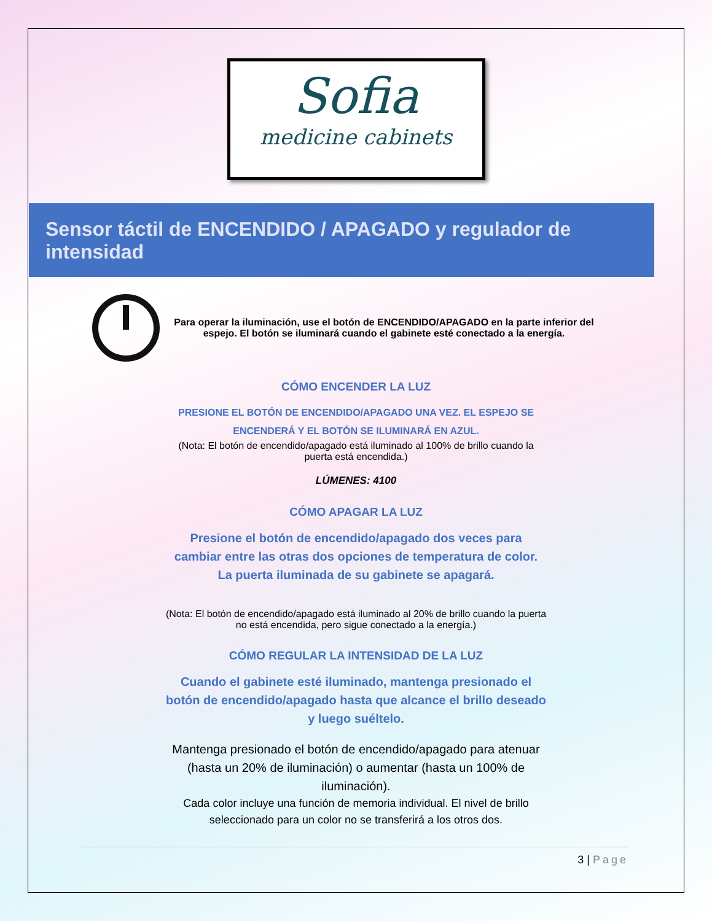Sofia
medicine cabinets
Sensor táctil de ENCENDIDO / APAGADO y regulador de intensidad
Para operar la iluminación, use el botón de ENCENDIDO/APAGADO en la parte inferior del espejo. El botón se iluminará cuando el gabinete esté conectado a la energía.
CÓMO ENCENDER LA LUZ
PRESIONE EL BOTÓN DE ENCENDIDO/APAGADO UNA VEZ. EL ESPEJO SE ENCENDERÁ Y EL BOTÓN SE ILUMINARÁ EN AZUL.
(Nota: El botón de encendido/apagado está iluminado al 100% de brillo cuando la puerta está encendida.)
LÚMENES: 4100
CÓMO APAGAR LA LUZ
Presione el botón de encendido/apagado dos veces para cambiar entre las otras dos opciones de temperatura de color. La puerta iluminada de su gabinete se apagará.
(Nota: El botón de encendido/apagado está iluminado al 20% de brillo cuando la puerta no está encendida, pero sigue conectado a la energía.)
CÓMO REGULAR LA INTENSIDAD DE LA LUZ
Cuando el gabinete esté iluminado, mantenga presionado el botón de encendido/apagado hasta que alcance el brillo deseado y luego suéltelo.
Mantenga presionado el botón de encendido/apagado para atenuar (hasta un 20% de iluminación) o aumentar (hasta un 100% de iluminación).
Cada color incluye una función de memoria individual. El nivel de brillo seleccionado para un color no se transferirá a los otros dos.
3 | Page